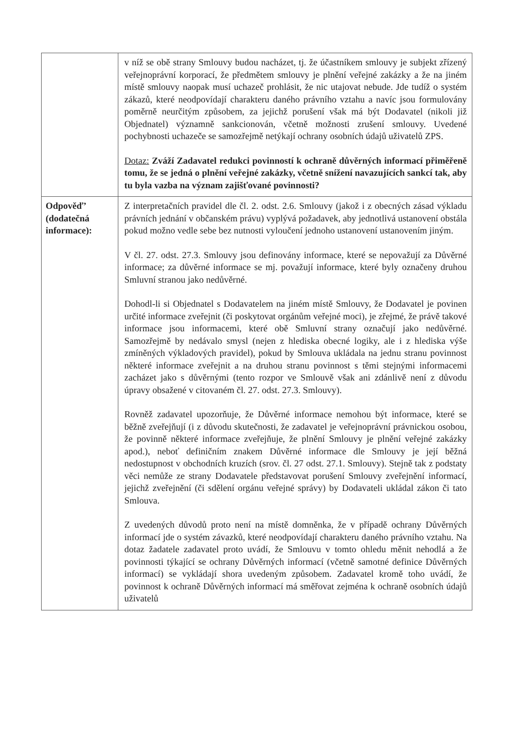| | v níž se obě strany Smlouvy budou nacházet, tj. že účastníkem smlouvy je subjekt zřízený veřejnoprávní korporací, že předmětem smlouvy je plnění veřejné zakázky a že na jiném místě smlouvy naopak musí uchazeč prohlásit, že nic utajovat nebude. Jde tudíž o systém zákazů, které neodpovídají charakteru daného právního vztahu a navíc jsou formulovány poměrně neurčitým způsobem, za jejichž porušení však má být Dodavatel (nikoli již Objednatel) významně sankcionován, včetně možnosti zrušení smlouvy. Uvedené pochybnosti uchazeče se samozřejmě netýkají ochrany osobních údajů uživatelů ZPS. Dotaz: Zváží Zadavatel redukci povinností k ochraně důvěrných informací přiměřeně tomu, že se jedná o plnění veřejné zakázky, včetně snížení navazujících sankcí tak, aby tu byla vazba na význam zajišťované povinnosti? |
| Odpověď’ (dodatečná informace): | Z interpretačních pravidel dle čl. 2. odst. 2.6. Smlouvy (jakož i z obecných zásad výkladu právních jednání v občanském právu) vyplývá požadavek, aby jednotlivá ustanovení obstála pokud možno vedle sebe bez nutnosti vyloučení jednoho ustanovení ustanovením jiným. V čl. 27. odst. 27.3. Smlouvy jsou definovány informace, které se nepovažují za Důvěrné informace; za důvěrné informace se mj. považují informace, které byly označeny druhou Smluvní stranou jako nedůvěrné. Dohodl-li si Objednatel s Dodavatelem na jiném místě Smlouvy, že Dodavatel je povinen určité informace zveřejnit (či poskytovat orgánům veřejné moci), je zřejmé, že právě takové informace jsou informacemi, které obě Smluvní strany označují jako nedůvěrné. Samozřejmě by nedávalo smysl (nejen z hlediska obecné logiky, ale i z hlediska výše zmíněných výkladových pravidel), pokud by Smlouva ukládala na jednu stranu povinnost některé informace zveřejnit a na druhou stranu povinnost s těmi stejnými informacemi zacházet jako s důvěrnými (tento rozpor ve Smlouvě však ani zdánlivě není z důvodu úpravy obsažené v citovaném čl. 27. odst. 27.3. Smlouvy). Rovněž zadavatel upozorňuje, že Důvěrné informace nemohou být informace, které se běžně zveřejňují (i z důvodu skutečnosti, že zadavatel je veřejnoprávní právnickou osobou, že povinně některé informace zveřejňuje, že plnění Smlouvy je plnění veřejné zakázky apod.), neboť definičním znakem Důvěrné informace dle Smlouvy je její běžná nedostupnost v obchodních kruzích (srov. čl. 27 odst. 27.1. Smlouvy). Stejně tak z podstaty věci nemůže ze strany Dodavatele představovat porušení Smlouvy zveřejnění informací, jejichž zveřejnění (či sdělení orgánu veřejné správy) by Dodavateli ukládal zákon či tato Smlouva. Z uvedených důvodů proto není na místě domněnka, že v případě ochrany Důvěrných informací jde o systém závazků, které neodpovídají charakteru daného právního vztahu. Na dotaz žadatele zadavatel proto uvádí, že Smlouvu v tomto ohledu měnit nehodlá a že povinnosti týkající se ochrany Důvěrných informací (včetně samotné definice Důvěrných informací) se vykládají shora uvedeným způsobem. Zadavatel kromě toho uvádí, že povinnost k ochraně Důvěrných informací má směřovat zejména k ochraně osobních údajů uživatelů |